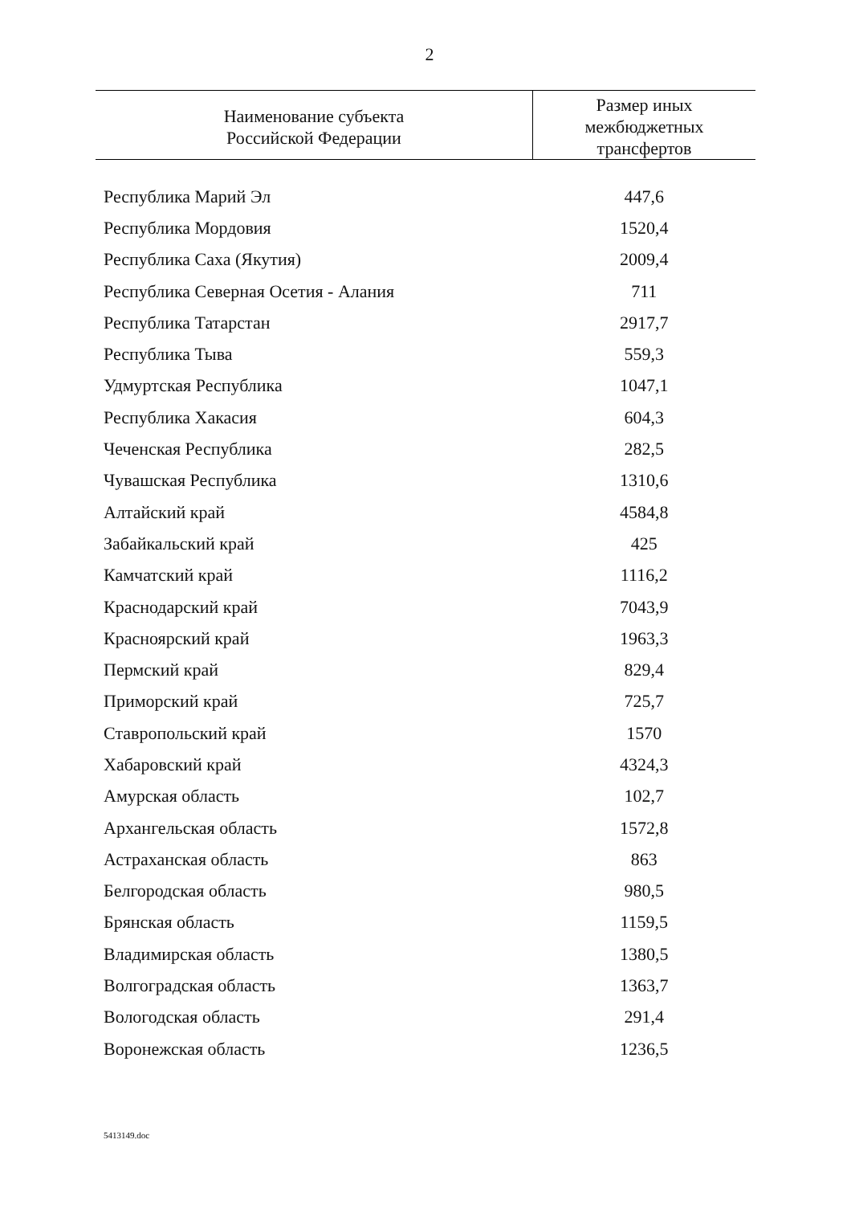2
| Наименование субъекта Российской Федерации | Размер иных межбюджетных трансфертов |
| --- | --- |
| Республика Марий Эл | 447,6 |
| Республика Мордовия | 1520,4 |
| Республика Саха (Якутия) | 2009,4 |
| Республика Северная Осетия - Алания | 711 |
| Республика Татарстан | 2917,7 |
| Республика Тыва | 559,3 |
| Удмуртская Республика | 1047,1 |
| Республика Хакасия | 604,3 |
| Чеченская Республика | 282,5 |
| Чувашская Республика | 1310,6 |
| Алтайский край | 4584,8 |
| Забайкальский край | 425 |
| Камчатский край | 1116,2 |
| Краснодарский край | 7043,9 |
| Красноярский край | 1963,3 |
| Пермский край | 829,4 |
| Приморский край | 725,7 |
| Ставропольский край | 1570 |
| Хабаровский край | 4324,3 |
| Амурская область | 102,7 |
| Архангельская область | 1572,8 |
| Астраханская область | 863 |
| Белгородская область | 980,5 |
| Брянская область | 1159,5 |
| Владимирская область | 1380,5 |
| Волгоградская область | 1363,7 |
| Вологодская область | 291,4 |
| Воронежская область | 1236,5 |
5413149.doc